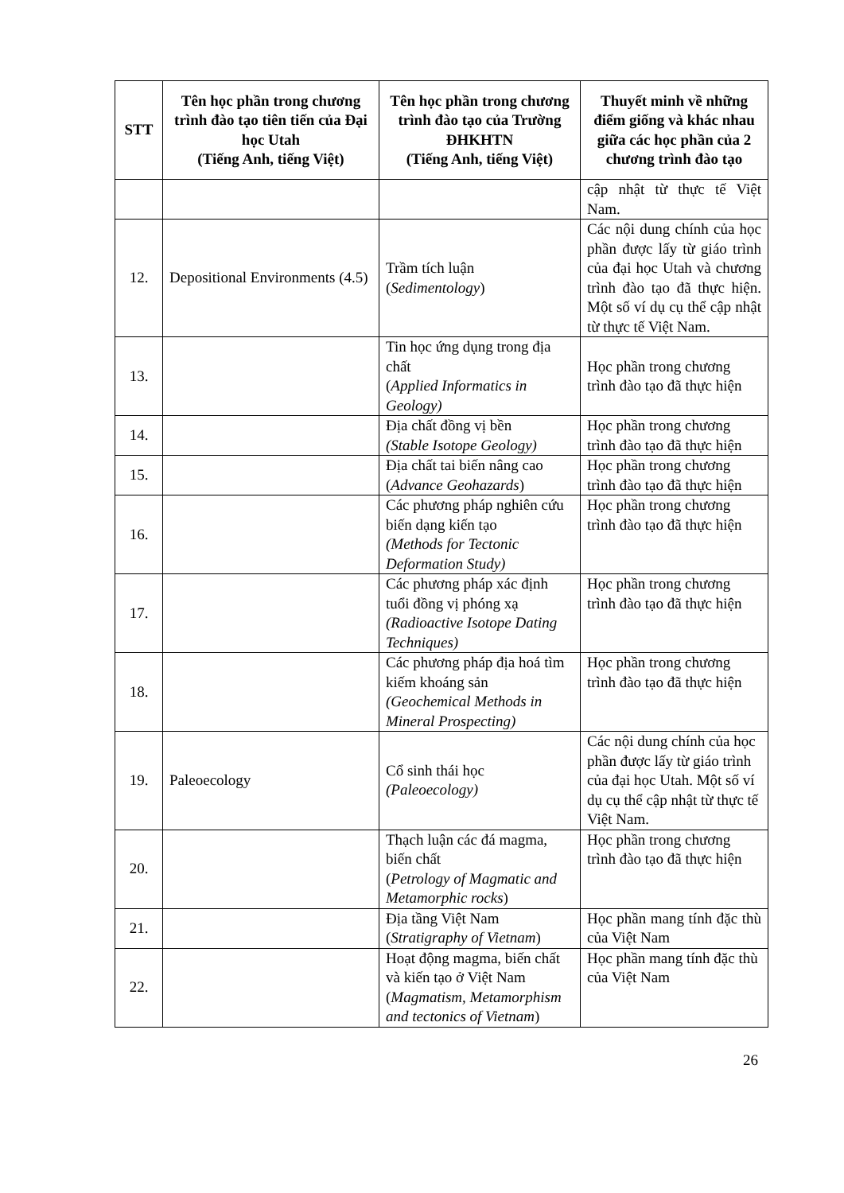| STT | Tên học phần trong chương trình đào tạo tiên tiến của Đại học Utah (Tiếng Anh, tiếng Việt) | Tên học phần trong chương trình đào tạo của Trường ĐHKHTN (Tiếng Anh, tiếng Việt) | Thuyết minh về những điểm giống và khác nhau giữa các học phần của 2 chương trình đào tạo |
| --- | --- | --- | --- |
| | | | cập nhật từ thực tế Việt Nam. |
| 12. | Depositional Environments (4.5) | Trầm tích luận ( Sedimentology ) | Các nội dung chính của học phần được lấy từ giáo trình của đại học Utah và chương trình đào tạo đã thực hiện. Một số ví dụ cụ thể cập nhật từ thực tế Việt Nam. |
| 13. | | Tin học ứng dụng trong địa chất ( Applied Informatics in Geology) | Học phần trong chương trình đào tạo đã thực hiện |
| 14. | | Địa chất đồng vị bền (Stable Isotope Geology) | Học phần trong chương trình đào tạo đã thực hiện |
| 15. | | Địa chất tai biến nâng cao ( Advance Geohazards ) | Học phần trong chương trình đào tạo đã thực hiện |
| 16. | | Các phương pháp nghiên cứu biến dạng kiến tạo (Methods for Tectonic Deformation Study) | Học phần trong chương trình đào tạo đã thực hiện |
| 17. | | Các phương pháp xác định tuổi đồng vị phóng xạ (Radioactive Isotope Dating Techniques) | Học phần trong chương trình đào tạo đã thực hiện |
| 18. | | Các phương pháp địa hoá tìm kiếm khoáng sản (Geochemical Methods in Mineral Prospecting) | Học phần trong chương trình đào tạo đã thực hiện |
| 19. | Paleoecology | Cổ sinh thái học (Paleoecology) | Các nội dung chính của học phần được lấy từ giáo trình của đại học Utah. Một số ví dụ cụ thể cập nhật từ thực tế Việt Nam. |
| 20. | | Thạch luận các đá magma, biến chất ( Petrology of Magmatic and Metamorphic rocks ) | Học phần trong chương trình đào tạo đã thực hiện |
| 21. | | Địa tầng Việt Nam ( Stratigraphy of Vietnam ) | Học phần mang tính đặc thù của Việt Nam |
| 22. | | Hoạt động magma, biến chất và kiến tạo ở Việt Nam ( Magmatism, Metamorphism and tectonics of Vietnam ) | Học phần mang tính đặc thù của Việt Nam |
26